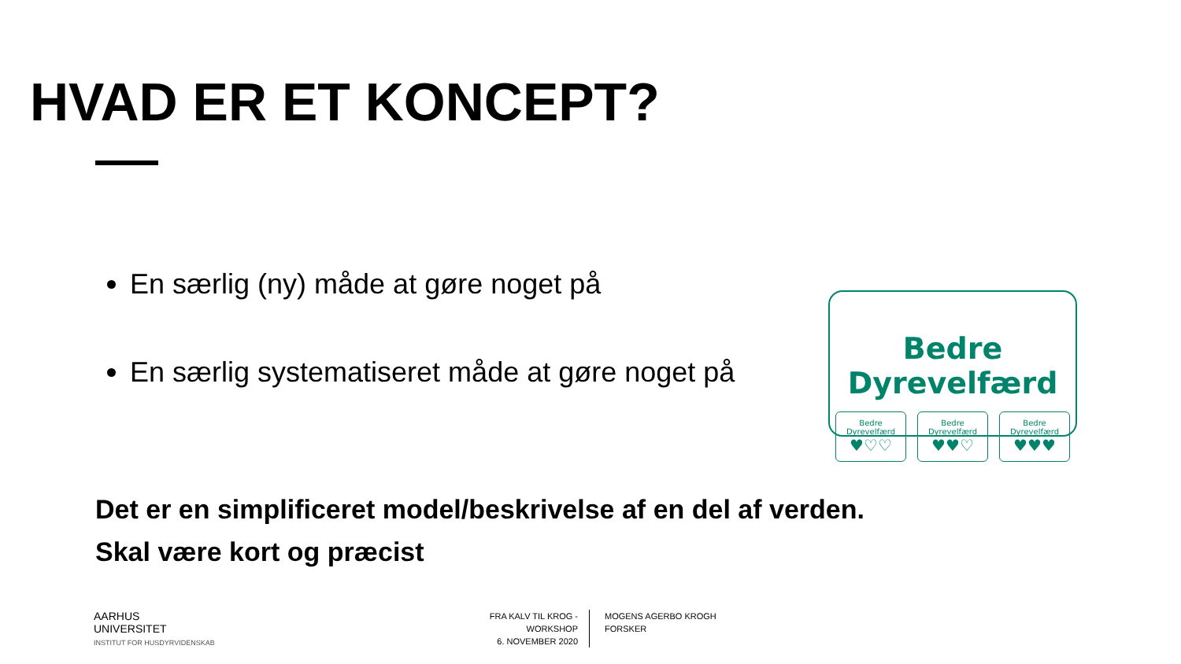HVAD ER ET KONCEPT?
En særlig (ny) måde at gøre noget på
En særlig systematiseret måde at gøre noget på
Bedre Dyrevelfærd
Bedre Dyrevelfærd
♥♡♡
Bedre Dyrevelfærd
♥♥♡
Bedre Dyrevelfærd
♥♥♥
Det er en simplificeret model/beskrivelse af en del af verden.
Skal være kort og præcist
AARHUS
UNIVERSITET
INSTITUT FOR HUSDYRVIDENSKAB
FRA KALV TIL KROG -WORKSHOP
6. NOVEMBER 2020
MOGENS AGERBO KROGH
FORSKER